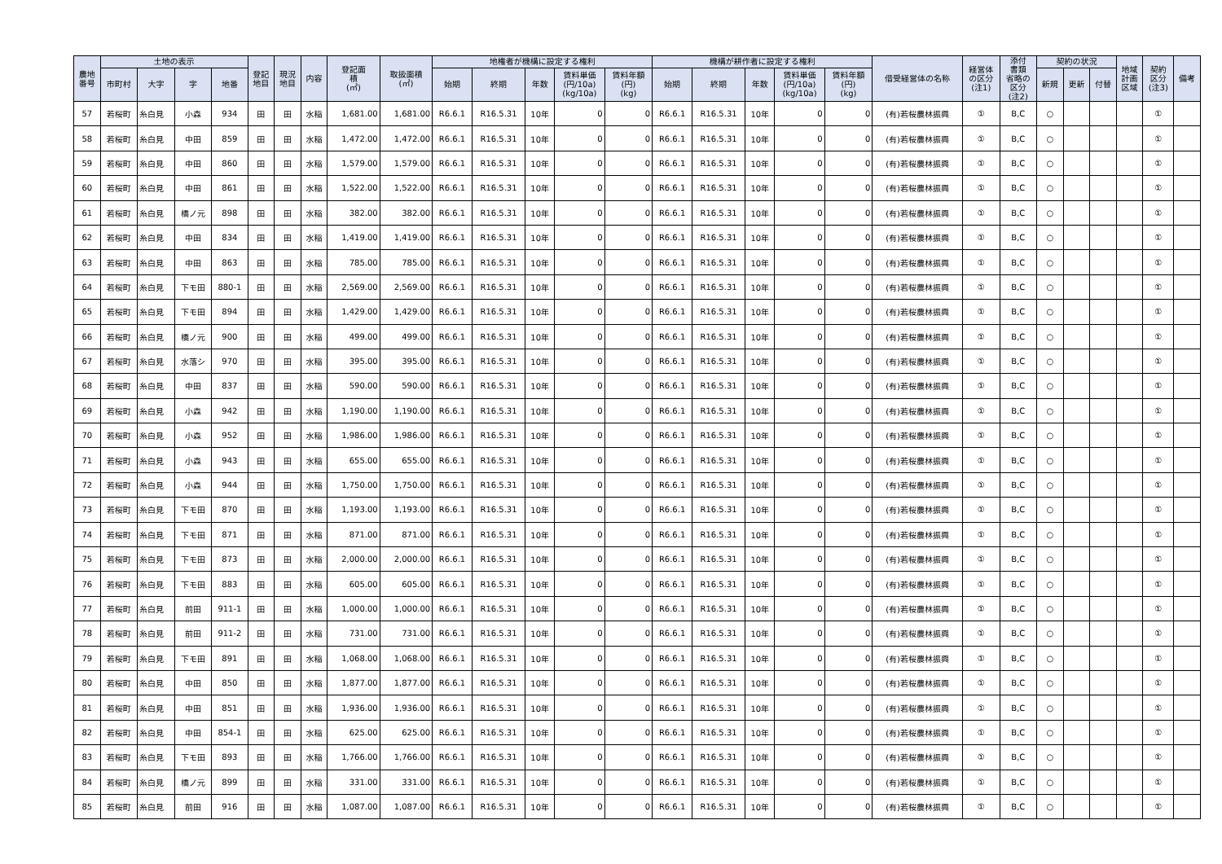| 農地 番号 | 土地の表示 | | | | 登記 地目 | 現況 地目 | 内容 | 登記面 積 (㎡) | 取扱面積 (㎡) | 地権者が機構に設定する権利 | | | | | 機構が耕作者に設定する権利 | | | | | 借受経営体の名称 | 経営体 の区分 (注1) | 添付 書類 省略の 区分 (注2) | 契約の状況 | | | 地域 計画 区域 | 契約 区分 (注3) | 備考 |
| --- | --- | --- | --- | --- | --- | --- | --- | --- | --- | --- | --- | --- | --- | --- | --- | --- | --- | --- | --- | --- | --- | --- | --- | --- | --- | --- | --- | --- |
| | 市町村 | 大字 | 字 | 地番 | | | | | | 始期 | 終期 | 年数 | 賃料単価 (円/10a) (kg/10a) | 賃料年額 (円) (kg) | 始期 | 終期 | 年数 | 賃料単価 (円/10a) (kg/10a) | 賃料年額 (円) (kg) | | | | 新規 | 更新 | 付替 | | | |
| 57 | 若桜町 | 糸白見 | 小森 | 934 | 田 | 田 | 水稲 | 1,681.00 | 1,681.00 | R6.6.1 | R16.5.31 | 10年 | 0 | 0 | R6.6.1 | R16.5.31 | 10年 | 0 | 0 | (有)若桜農林振興 | ① | B,C | ○ | | | | ① | |
| 58 | 若桜町 | 糸白見 | 中田 | 859 | 田 | 田 | 水稲 | 1,472.00 | 1,472.00 | R6.6.1 | R16.5.31 | 10年 | 0 | 0 | R6.6.1 | R16.5.31 | 10年 | 0 | 0 | (有)若桜農林振興 | ① | B,C | ○ | | | | ① | |
| 59 | 若桜町 | 糸白見 | 中田 | 860 | 田 | 田 | 水稲 | 1,579.00 | 1,579.00 | R6.6.1 | R16.5.31 | 10年 | 0 | 0 | R6.6.1 | R16.5.31 | 10年 | 0 | 0 | (有)若桜農林振興 | ① | B,C | ○ | | | | ① | |
| 60 | 若桜町 | 糸白見 | 中田 | 861 | 田 | 田 | 水稲 | 1,522.00 | 1,522.00 | R6.6.1 | R16.5.31 | 10年 | 0 | 0 | R6.6.1 | R16.5.31 | 10年 | 0 | 0 | (有)若桜農林振興 | ① | B,C | ○ | | | | ① | |
| 61 | 若桜町 | 糸白見 | 橋ノ元 | 898 | 田 | 田 | 水稲 | 382.00 | 382.00 | R6.6.1 | R16.5.31 | 10年 | 0 | 0 | R6.6.1 | R16.5.31 | 10年 | 0 | 0 | (有)若桜農林振興 | ① | B,C | ○ | | | | ① | |
| 62 | 若桜町 | 糸白見 | 中田 | 834 | 田 | 田 | 水稲 | 1,419.00 | 1,419.00 | R6.6.1 | R16.5.31 | 10年 | 0 | 0 | R6.6.1 | R16.5.31 | 10年 | 0 | 0 | (有)若桜農林振興 | ① | B,C | ○ | | | | ① | |
| 63 | 若桜町 | 糸白見 | 中田 | 863 | 田 | 田 | 水稲 | 785.00 | 785.00 | R6.6.1 | R16.5.31 | 10年 | 0 | 0 | R6.6.1 | R16.5.31 | 10年 | 0 | 0 | (有)若桜農林振興 | ① | B,C | ○ | | | | ① | |
| 64 | 若桜町 | 糸白見 | 下モ田 | 880-1 | 田 | 田 | 水稲 | 2,569.00 | 2,569.00 | R6.6.1 | R16.5.31 | 10年 | 0 | 0 | R6.6.1 | R16.5.31 | 10年 | 0 | 0 | (有)若桜農林振興 | ① | B,C | ○ | | | | ① | |
| 65 | 若桜町 | 糸白見 | 下モ田 | 894 | 田 | 田 | 水稲 | 1,429.00 | 1,429.00 | R6.6.1 | R16.5.31 | 10年 | 0 | 0 | R6.6.1 | R16.5.31 | 10年 | 0 | 0 | (有)若桜農林振興 | ① | B,C | ○ | | | | ① | |
| 66 | 若桜町 | 糸白見 | 橋ノ元 | 900 | 田 | 田 | 水稲 | 499.00 | 499.00 | R6.6.1 | R16.5.31 | 10年 | 0 | 0 | R6.6.1 | R16.5.31 | 10年 | 0 | 0 | (有)若桜農林振興 | ① | B,C | ○ | | | | ① | |
| 67 | 若桜町 | 糸白見 | 水落シ | 970 | 田 | 田 | 水稲 | 395.00 | 395.00 | R6.6.1 | R16.5.31 | 10年 | 0 | 0 | R6.6.1 | R16.5.31 | 10年 | 0 | 0 | (有)若桜農林振興 | ① | B,C | ○ | | | | ① | |
| 68 | 若桜町 | 糸白見 | 中田 | 837 | 田 | 田 | 水稲 | 590.00 | 590.00 | R6.6.1 | R16.5.31 | 10年 | 0 | 0 | R6.6.1 | R16.5.31 | 10年 | 0 | 0 | (有)若桜農林振興 | ① | B,C | ○ | | | | ① | |
| 69 | 若桜町 | 糸白見 | 小森 | 942 | 田 | 田 | 水稲 | 1,190.00 | 1,190.00 | R6.6.1 | R16.5.31 | 10年 | 0 | 0 | R6.6.1 | R16.5.31 | 10年 | 0 | 0 | (有)若桜農林振興 | ① | B,C | ○ | | | | ① | |
| 70 | 若桜町 | 糸白見 | 小森 | 952 | 田 | 田 | 水稲 | 1,986.00 | 1,986.00 | R6.6.1 | R16.5.31 | 10年 | 0 | 0 | R6.6.1 | R16.5.31 | 10年 | 0 | 0 | (有)若桜農林振興 | ① | B,C | ○ | | | | ① | |
| 71 | 若桜町 | 糸白見 | 小森 | 943 | 田 | 田 | 水稲 | 655.00 | 655.00 | R6.6.1 | R16.5.31 | 10年 | 0 | 0 | R6.6.1 | R16.5.31 | 10年 | 0 | 0 | (有)若桜農林振興 | ① | B,C | ○ | | | | ① | |
| 72 | 若桜町 | 糸白見 | 小森 | 944 | 田 | 田 | 水稲 | 1,750.00 | 1,750.00 | R6.6.1 | R16.5.31 | 10年 | 0 | 0 | R6.6.1 | R16.5.31 | 10年 | 0 | 0 | (有)若桜農林振興 | ① | B,C | ○ | | | | ① | |
| 73 | 若桜町 | 糸白見 | 下モ田 | 870 | 田 | 田 | 水稲 | 1,193.00 | 1,193.00 | R6.6.1 | R16.5.31 | 10年 | 0 | 0 | R6.6.1 | R16.5.31 | 10年 | 0 | 0 | (有)若桜農林振興 | ① | B,C | ○ | | | | ① | |
| 74 | 若桜町 | 糸白見 | 下モ田 | 871 | 田 | 田 | 水稲 | 871.00 | 871.00 | R6.6.1 | R16.5.31 | 10年 | 0 | 0 | R6.6.1 | R16.5.31 | 10年 | 0 | 0 | (有)若桜農林振興 | ① | B,C | ○ | | | | ① | |
| 75 | 若桜町 | 糸白見 | 下モ田 | 873 | 田 | 田 | 水稲 | 2,000.00 | 2,000.00 | R6.6.1 | R16.5.31 | 10年 | 0 | 0 | R6.6.1 | R16.5.31 | 10年 | 0 | 0 | (有)若桜農林振興 | ① | B,C | ○ | | | | ① | |
| 76 | 若桜町 | 糸白見 | 下モ田 | 883 | 田 | 田 | 水稲 | 605.00 | 605.00 | R6.6.1 | R16.5.31 | 10年 | 0 | 0 | R6.6.1 | R16.5.31 | 10年 | 0 | 0 | (有)若桜農林振興 | ① | B,C | ○ | | | | ① | |
| 77 | 若桜町 | 糸白見 | 前田 | 911-1 | 田 | 田 | 水稲 | 1,000.00 | 1,000.00 | R6.6.1 | R16.5.31 | 10年 | 0 | 0 | R6.6.1 | R16.5.31 | 10年 | 0 | 0 | (有)若桜農林振興 | ① | B,C | ○ | | | | ① | |
| 78 | 若桜町 | 糸白見 | 前田 | 911-2 | 田 | 田 | 水稲 | 731.00 | 731.00 | R6.6.1 | R16.5.31 | 10年 | 0 | 0 | R6.6.1 | R16.5.31 | 10年 | 0 | 0 | (有)若桜農林振興 | ① | B,C | ○ | | | | ① | |
| 79 | 若桜町 | 糸白見 | 下モ田 | 891 | 田 | 田 | 水稲 | 1,068.00 | 1,068.00 | R6.6.1 | R16.5.31 | 10年 | 0 | 0 | R6.6.1 | R16.5.31 | 10年 | 0 | 0 | (有)若桜農林振興 | ① | B,C | ○ | | | | ① | |
| 80 | 若桜町 | 糸白見 | 中田 | 850 | 田 | 田 | 水稲 | 1,877.00 | 1,877.00 | R6.6.1 | R16.5.31 | 10年 | 0 | 0 | R6.6.1 | R16.5.31 | 10年 | 0 | 0 | (有)若桜農林振興 | ① | B,C | ○ | | | | ① | |
| 81 | 若桜町 | 糸白見 | 中田 | 851 | 田 | 田 | 水稲 | 1,936.00 | 1,936.00 | R6.6.1 | R16.5.31 | 10年 | 0 | 0 | R6.6.1 | R16.5.31 | 10年 | 0 | 0 | (有)若桜農林振興 | ① | B,C | ○ | | | | ① | |
| 82 | 若桜町 | 糸白見 | 中田 | 854-1 | 田 | 田 | 水稲 | 625.00 | 625.00 | R6.6.1 | R16.5.31 | 10年 | 0 | 0 | R6.6.1 | R16.5.31 | 10年 | 0 | 0 | (有)若桜農林振興 | ① | B,C | ○ | | | | ① | |
| 83 | 若桜町 | 糸白見 | 下モ田 | 893 | 田 | 田 | 水稲 | 1,766.00 | 1,766.00 | R6.6.1 | R16.5.31 | 10年 | 0 | 0 | R6.6.1 | R16.5.31 | 10年 | 0 | 0 | (有)若桜農林振興 | ① | B,C | ○ | | | | ① | |
| 84 | 若桜町 | 糸白見 | 橋ノ元 | 899 | 田 | 田 | 水稲 | 331.00 | 331.00 | R6.6.1 | R16.5.31 | 10年 | 0 | 0 | R6.6.1 | R16.5.31 | 10年 | 0 | 0 | (有)若桜農林振興 | ① | B,C | ○ | | | | ① | |
| 85 | 若桜町 | 糸白見 | 前田 | 916 | 田 | 田 | 水稲 | 1,087.00 | 1,087.00 | R6.6.1 | R16.5.31 | 10年 | 0 | 0 | R6.6.1 | R16.5.31 | 10年 | 0 | 0 | (有)若桜農林振興 | ① | B,C | ○ | | | | ① | |